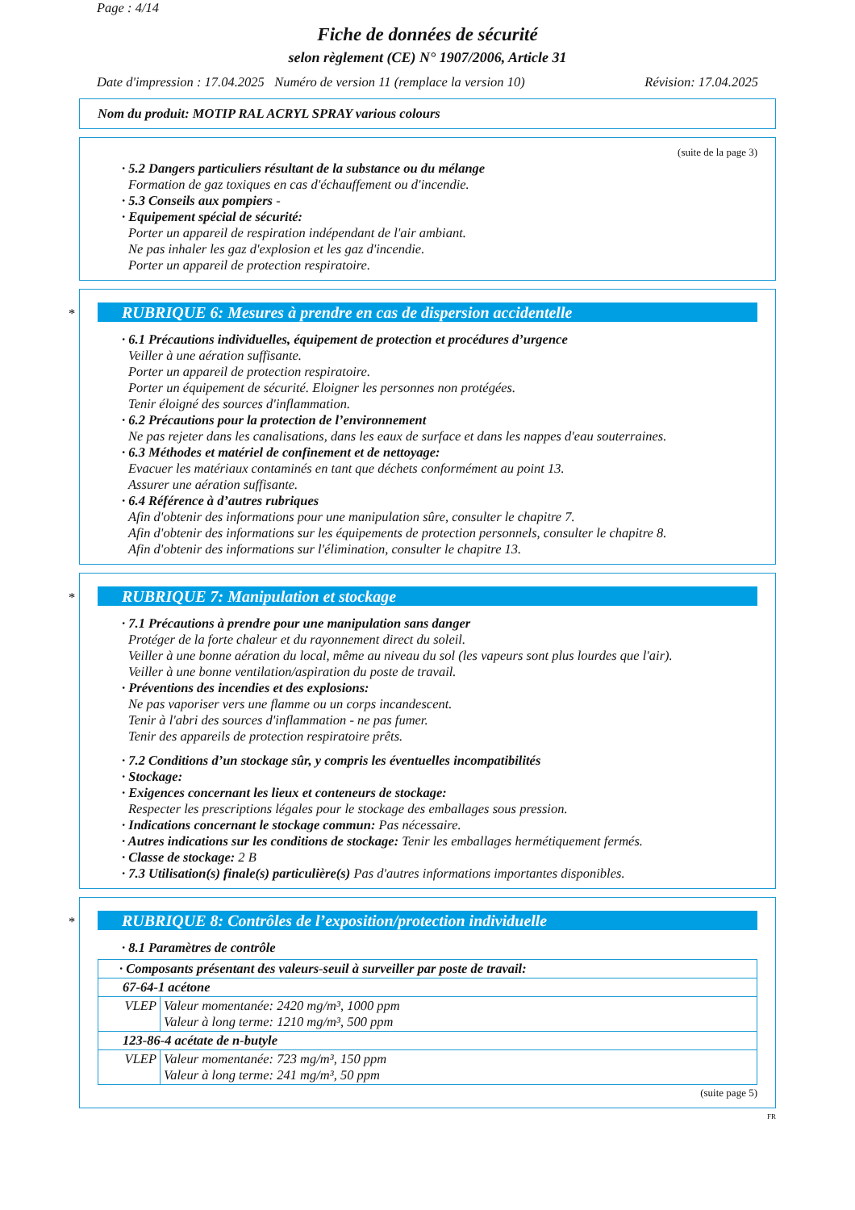Page : 4/14
Fiche de données de sécurité
selon règlement (CE) N° 1907/2006, Article 31
Date d'impression : 17.04.2025 Numéro de version 11 (remplace la version 10) Révision: 17.04.2025
Nom du produit: MOTIP RAL ACRYL SPRAY various colours
(suite de la page 3)
· 5.2 Dangers particuliers résultant de la substance ou du mélange
Formation de gaz toxiques en cas d'échauffement ou d'incendie.
· 5.3 Conseils aux pompiers -
· Equipement spécial de sécurité:
Porter un appareil de respiration indépendant de l'air ambiant.
Ne pas inhaler les gaz d'explosion et les gaz d'incendie.
Porter un appareil de protection respiratoire.
*
RUBRIQUE 6: Mesures à prendre en cas de dispersion accidentelle
· 6.1 Précautions individuelles, équipement de protection et procédures d’urgence
Veiller à une aération suffisante.
Porter un appareil de protection respiratoire.
Porter un équipement de sécurité. Eloigner les personnes non protégées.
Tenir éloigné des sources d'inflammation.
· 6.2 Précautions pour la protection de l’environnement
Ne pas rejeter dans les canalisations, dans les eaux de surface et dans les nappes d'eau souterraines.
· 6.3 Méthodes et matériel de confinement et de nettoyage:
Evacuer les matériaux contaminés en tant que déchets conformément au point 13.
Assurer une aération suffisante.
· 6.4 Référence à d’autres rubriques
Afin d'obtenir des informations pour une manipulation sûre, consulter le chapitre 7.
Afin d'obtenir des informations sur les équipements de protection personnels, consulter le chapitre 8.
Afin d'obtenir des informations sur l'élimination, consulter le chapitre 13.
*
RUBRIQUE 7: Manipulation et stockage
· 7.1 Précautions à prendre pour une manipulation sans danger
Protéger de la forte chaleur et du rayonnement direct du soleil.
Veiller à une bonne aération du local, même au niveau du sol (les vapeurs sont plus lourdes que l'air).
Veiller à une bonne ventilation/aspiration du poste de travail.
· Préventions des incendies et des explosions:
Ne pas vaporiser vers une flamme ou un corps incandescent.
Tenir à l'abri des sources d'inflammation - ne pas fumer.
Tenir des appareils de protection respiratoire prêts.
· 7.2 Conditions d’un stockage sûr, y compris les éventuelles incompatibilités
· Stockage:
· Exigences concernant les lieux et conteneurs de stockage:
Respecter les prescriptions légales pour le stockage des emballages sous pression.
· Indications concernant le stockage commun: Pas nécessaire.
· Autres indications sur les conditions de stockage: Tenir les emballages hermétiquement fermés.
· Classe de stockage: 2 B
· 7.3 Utilisation(s) finale(s) particulière(s) Pas d'autres informations importantes disponibles.
*
RUBRIQUE 8: Contrôles de l’exposition/protection individuelle
· 8.1 Paramètres de contrôle
| · Composants présentant des valeurs-seuil à surveiller par poste de travail: | |
| 67-64-1 acétone | |
| VLEP | Valeur momentanée: 2420 mg/m³, 1000 ppm Valeur à long terme: 1210 mg/m³, 500 ppm |
| 123-86-4 acétate de n-butyle | |
| VLEP | Valeur momentanée: 723 mg/m³, 150 ppm Valeur à long terme: 241 mg/m³, 50 ppm |
(suite page 5)
FR